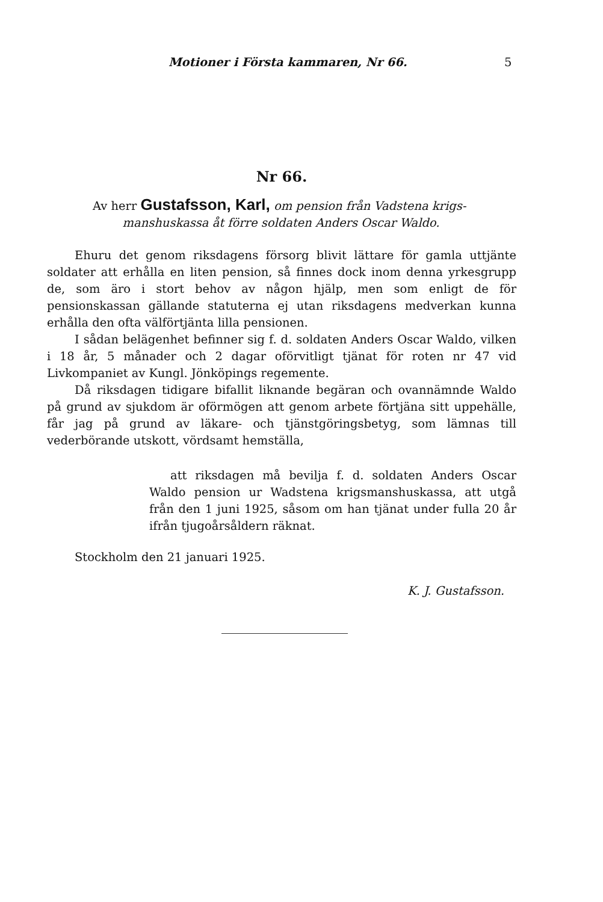Motioner i Första kammaren, Nr 66. 5
Nr 66.
Av herr Gustafsson, Karl, om pension från Vadstena krigs-
manshuskassa åt förre soldaten Anders Oscar Waldo.
Ehuru det genom riksdagens försorg blivit lättare för gamla uttjänte soldater att erhålla en liten pension, så finnes dock inom denna yrkesgrupp de, som äro i stort behov av någon hjälp, men som enligt de för pensionskassan gällande statuterna ej utan riksdagens medverkan kunna erhålla den ofta välförtjänta lilla pensionen.
I sådan belägenhet befinner sig f. d. soldaten Anders Oscar Waldo, vilken i 18 år, 5 månader och 2 dagar oförvitligt tjänat för roten nr 47 vid Livkompaniet av Kungl. Jönköpings regemente.
Då riksdagen tidigare bifallit liknande begäran och ovannämnde Waldo på grund av sjukdom är oförmögen att genom arbete förtjäna sitt uppehälle, får jag på grund av läkare- och tjänstgöringsbetyg, som lämnas till vederbörande utskott, vördsamt hemställa,
att riksdagen må bevilja f. d. soldaten Anders Oscar Waldo pension ur Wadstena krigsmanshuskassa, att utgå från den 1 juni 1925, såsom om han tjänat under fulla 20 år ifrån tjugoårsåldern räknat.
Stockholm den 21 januari 1925.
K. J. Gustafsson.